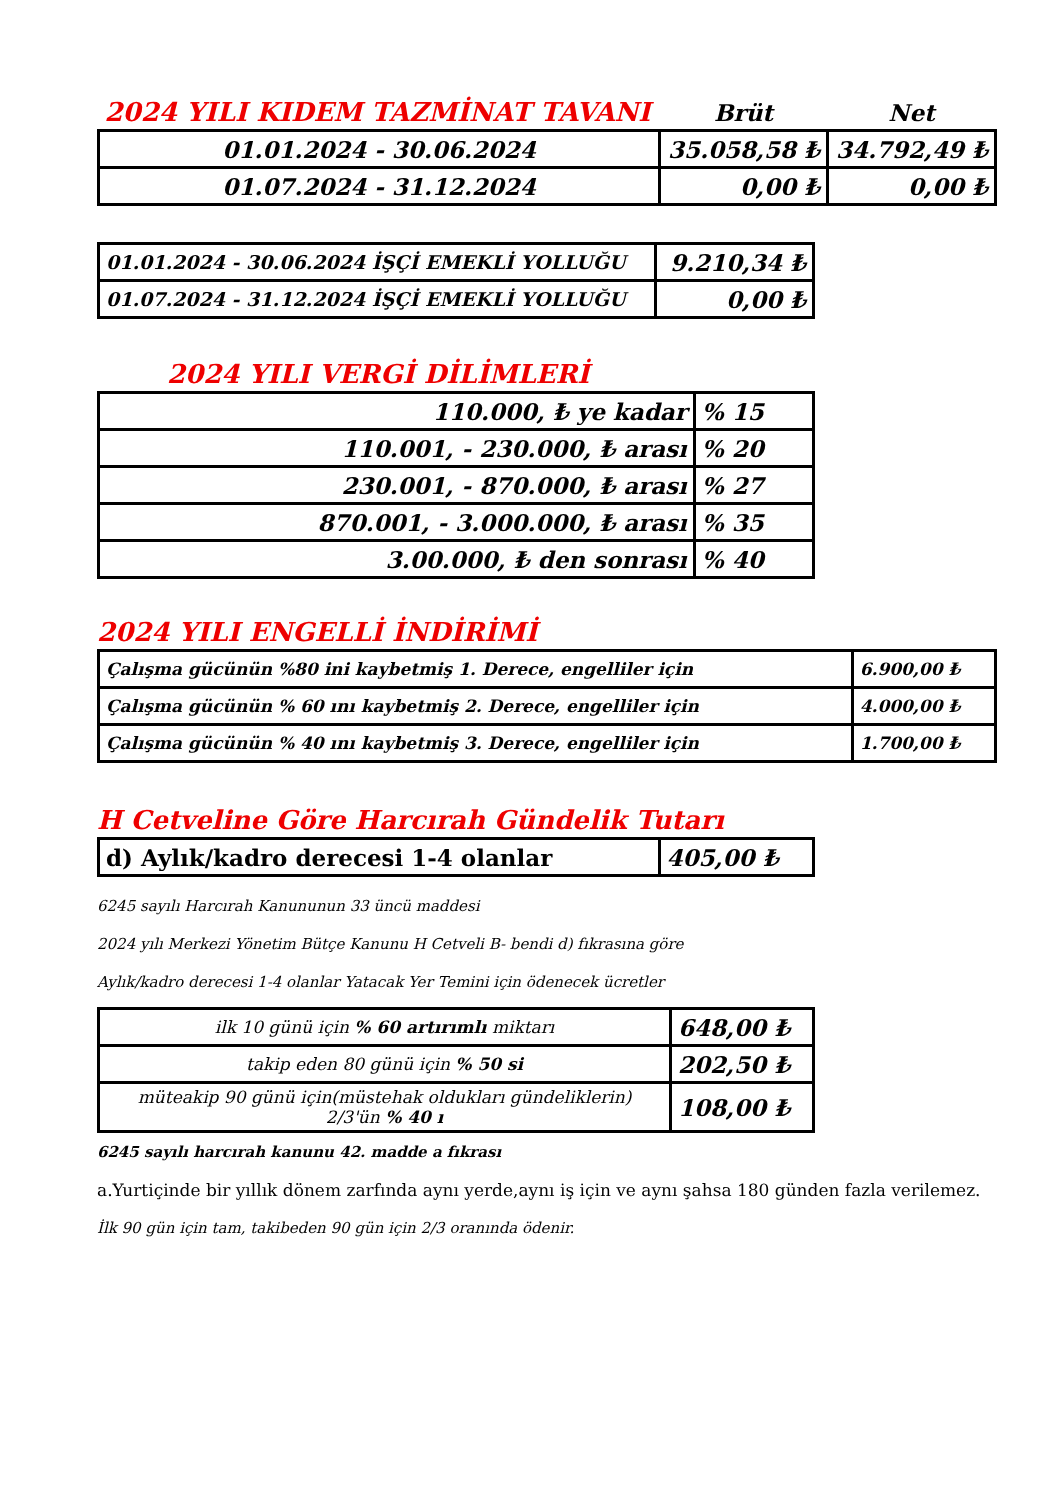| 2024 YILI KIDEM TAZMİNAT TAVANI | Brüt | Net |
| 01.01.2024 - 30.06.2024 | 35.058,58 ₺ | 34.792,49 ₺ |
| 01.07.2024 - 31.12.2024 | 0,00 ₺ | 0,00 ₺ |
| 01.01.2024 - 30.06.2024 İŞÇİ EMEKLİ YOLLUĞU | 9.210,34 ₺ |
| 01.07.2024 - 31.12.2024 İŞÇİ EMEKLİ YOLLUĞU | 0,00 ₺ |
2024 YILI VERGİ DİLİMLERİ
| 110.000, ₺ ye kadar | % 15 |
| 110.001, - 230.000, ₺ arası | % 20 |
| 230.001, - 870.000, ₺ arası | % 27 |
| 870.001, - 3.000.000, ₺ arası | % 35 |
| 3.00.000, ₺ den sonrası | % 40 |
2024 YILI ENGELLİ İNDİRİMİ
| Çalışma gücünün %80 ini kaybetmiş 1. Derece, engelliler için | 6.900,00 ₺ |
| Çalışma gücünün % 60 ını kaybetmiş 2. Derece, engelliler için | 4.000,00 ₺ |
| Çalışma gücünün % 40 ını kaybetmiş 3. Derece, engelliler için | 1.700,00 ₺ |
H Cetveline Göre Harcırah Gündelik Tutarı
| d) Aylık/kadro derecesi 1-4 olanlar | 405,00 ₺ |
6245 sayılı Harcırah Kanununun 33 üncü maddesi
2024 yılı Merkezi Yönetim Bütçe Kanunu H Cetveli B- bendi d) fıkrasına göre
Aylık/kadro derecesi 1-4 olanlar Yatacak Yer Temini için ödenecek ücretler
| ilk 10 günü için % 60 artırımlı miktarı | 648,00 ₺ |
| takip eden 80 günü için % 50 si | 202,50 ₺ |
| müteakip 90 günü için(müstehak oldukları gündeliklerin) 2/3'ün % 40 ı | 108,00 ₺ |
6245 sayılı harcırah kanunu 42. madde a fıkrası
a.Yurtiçinde bir yıllık dönem zarfında aynı yerde,aynı iş için ve aynı şahsa 180 günden fazla verilemez.
İlk 90 gün için tam, takibeden 90 gün için 2/3 oranında ödenir.